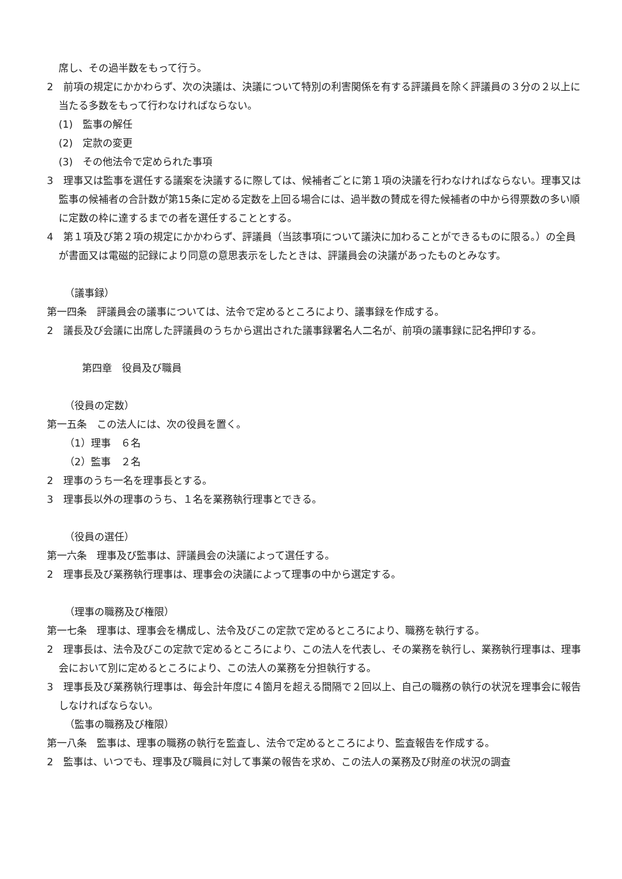席し、その過半数をもって行う。
2　前項の規定にかかわらず、次の決議は、決議について特別の利害関係を有する評議員を除く評議員の３分の２以上に当たる多数をもって行わなければならない。
(1)　監事の解任
(2)　定款の変更
(3)　その他法令で定められた事項
3　理事又は監事を選任する議案を決議するに際しては、候補者ごとに第１項の決議を行わなければならない。理事又は監事の候補者の合計数が第15条に定める定数を上回る場合には、過半数の賛成を得た候補者の中から得票数の多い順に定数の枠に達するまでの者を選任することとする。
4　第１項及び第２項の規定にかかわらず、評議員（当該事項について議決に加わることができるものに限る。）の全員が書面又は電磁的記録により同意の意思表示をしたときは、評議員会の決議があったものとみなす。
（議事録）
第一四条　評議員会の議事については、法令で定めるところにより、議事録を作成する。
2　議長及び会議に出席した評議員のうちから選出された議事録署名人二名が、前項の議事録に記名押印する。
第四章　役員及び職員
（役員の定数）
第一五条　この法人には、次の役員を置く。
（1）理事　６名
（2）監事　２名
2　理事のうち一名を理事長とする。
3　理事長以外の理事のうち、１名を業務執行理事とできる。
（役員の選任）
第一六条　理事及び監事は、評議員会の決議によって選任する。
2　理事長及び業務執行理事は、理事会の決議によって理事の中から選定する。
（理事の職務及び権限）
第一七条　理事は、理事会を構成し、法令及びこの定款で定めるところにより、職務を執行する。
2　理事長は、法令及びこの定款で定めるところにより、この法人を代表し、その業務を執行し、業務執行理事は、理事会において別に定めるところにより、この法人の業務を分担執行する。
3　理事長及び業務執行理事は、毎会計年度に４箇月を超える間隔で２回以上、自己の職務の執行の状況を理事会に報告しなければならない。
（監事の職務及び権限）
第一八条　監事は、理事の職務の執行を監査し、法令で定めるところにより、監査報告を作成する。
2　監事は、いつでも、理事及び職員に対して事業の報告を求め、この法人の業務及び財産の状況の調査